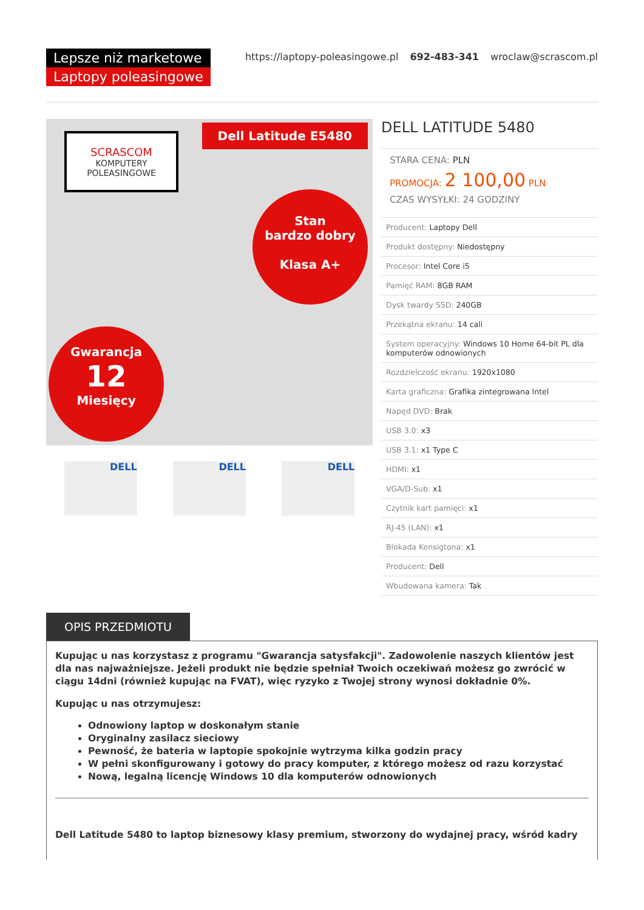Lepsze niż marketowe
Laptopy poleasingowe
https://laptopy-poleasingowe.pl 692-483-341 wroclaw@scrascom.pl
SCRASCOM
KOMPUTERY
POLEASINGOWE
Dell Latitude E5480
Stan
bardzo dobry
Klasa A+
Gwarancja
12
Miesięcy
DELL DELL DELL
DELL LATITUDE 5480
STARA CENA: PLN
PROMOCJA: 2 100,00 PLN
CZAS WYSYŁKI: 24 GODZINY
| Producent: Laptopy Dell |
| Produkt dostępny: Niedostępny |
| Procesor: Intel Core i5 |
| Pamięć RAM: 8GB RAM |
| Dysk twardy SSD: 240GB |
| Przekątna ekranu: 14 cali |
| System operacyjny: Windows 10 Home 64-bit PL dla komputerów odnowionych |
| Rozdzielczość ekranu: 1920x1080 |
| Karta graficzna: Grafika zintegrowana Intel |
| Napęd DVD: Brak |
| USB 3.0: x3 |
| USB 3.1: x1 Type C |
| HDMI: x1 |
| VGA/D-Sub: x1 |
| Czytnik kart pamięci: x1 |
| RJ-45 (LAN): x1 |
| Blokada Kensigtona: x1 |
| Producent: Dell |
| Wbudowana kamera: Tak |
OPIS PRZEDMIOTU
Kupując u nas korzystasz z programu "Gwarancja satysfakcji". Zadowolenie naszych klientów jest dla nas najważniejsze. Jeżeli produkt nie będzie spełniał Twoich oczekiwań możesz go zwrócić w ciągu 14dni (również kupując na FVAT), więc ryzyko z Twojej strony wynosi dokładnie 0%.
Kupując u nas otrzymujesz:
Odnowiony laptop w doskonałym stanie
Oryginalny zasilacz sieciowy
Pewność, że bateria w laptopie spokojnie wytrzyma kilka godzin pracy
W pełni skonfigurowany i gotowy do pracy komputer, z którego możesz od razu korzystać
Nową, legalną licencję Windows 10 dla komputerów odnowionych
Dell Latitude 5480 to laptop biznesowy klasy premium, stworzony do wydajnej pracy, wśród kadry